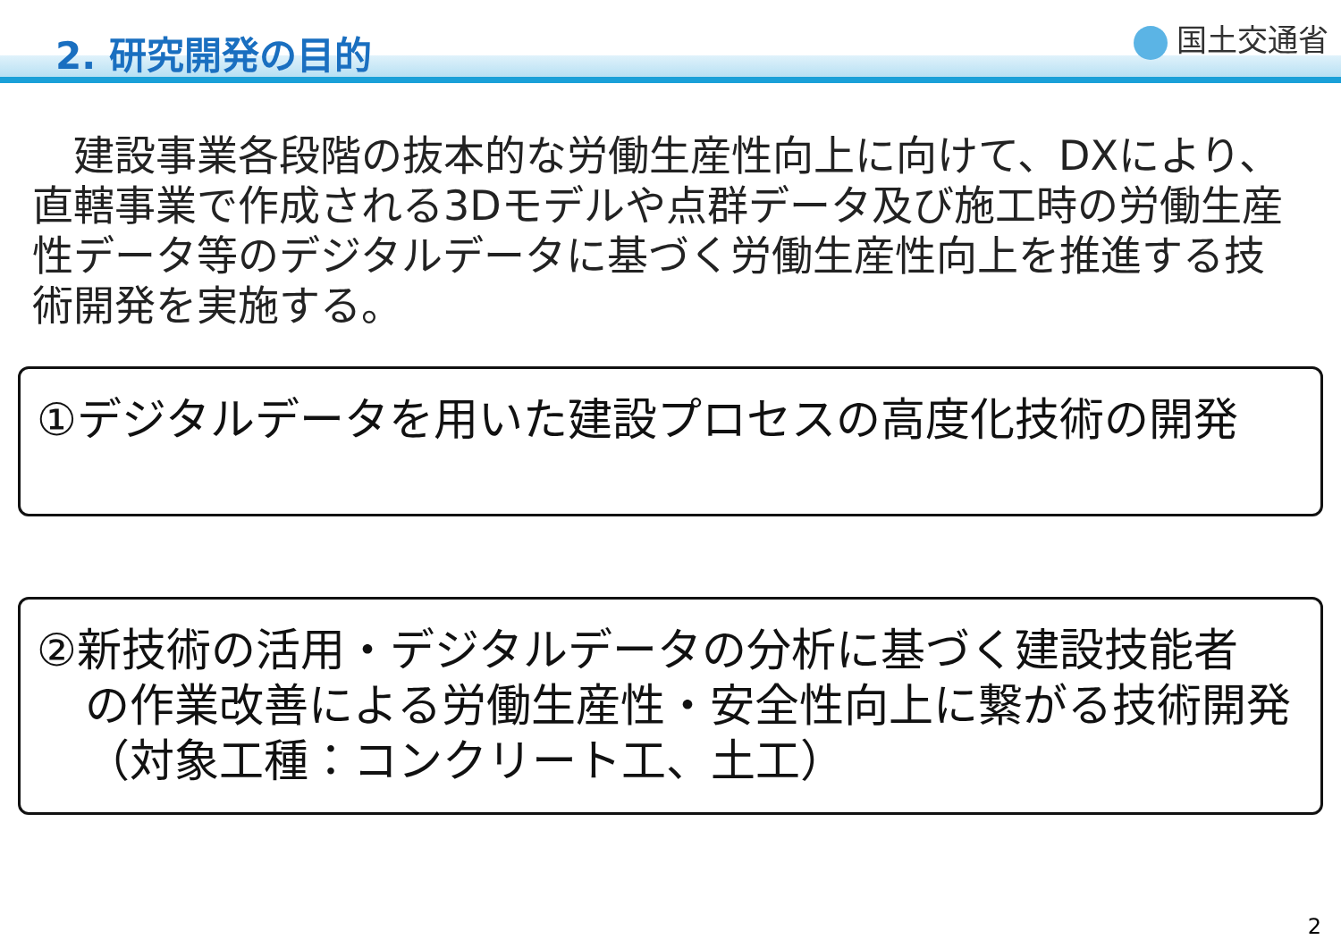2. 研究開発の目的 国土交通省
　建設事業各段階の抜本的な労働生産性向上に向けて、DXにより、直轄事業で作成される3Dモデルや点群データ及び施工時の労働生産性データ等のデジタルデータに基づく労働生産性向上を推進する技術開発を実施する。
①デジタルデータを用いた建設プロセスの高度化技術の開発
②新技術の活用・デジタルデータの分析に基づく建設技能者
の作業改善による労働生産性・安全性向上に繋がる技術開発
（対象工種：コンクリート工、土工）
2